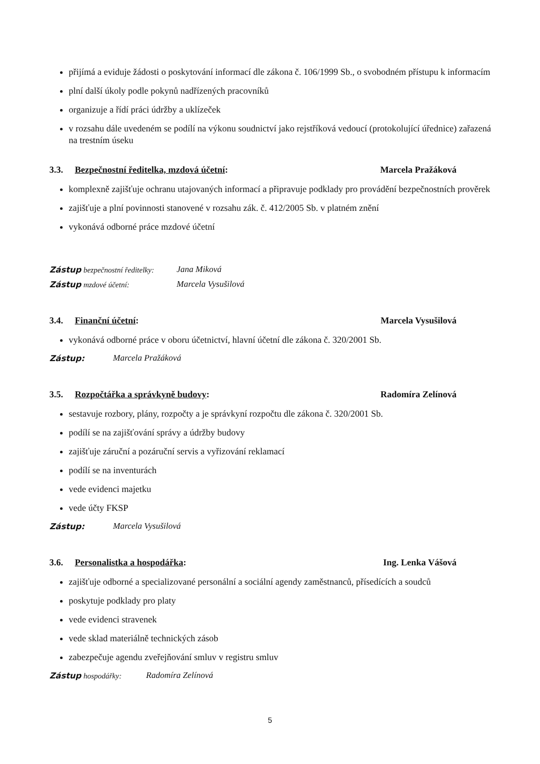přijímá a eviduje žádosti o poskytování informací dle zákona č. 106/1999 Sb., o svobodném přístupu k informacím
plní další úkoly podle pokynů nadřízených pracovníků
organizuje a řídí práci údržby a uklízeček
v rozsahu dále uvedeném se podílí na výkonu soudnictví jako rejstříková vedoucí (protokolující úřednice) zařazená na trestním úseku
3.3. Bezpečnostní ředitelka, mzdová účetní: Marcela Pražáková
komplexně zajišťuje ochranu utajovaných informací a připravuje podklady pro provádění bezpečnostních prověrek
zajišťuje a plní povinnosti stanovené v rozsahu zák. č. 412/2005 Sb. v platném znění
vykonává odborné práce mzdové účetní
Zástup bezpečnostní ředitelky: Jana Miková
Zástup mzdové účetní: Marcela Vysušilová
3.4. Finanční účetní: Marcela Vysušilová
vykonává odborné práce v oboru účetnictví, hlavní účetní dle zákona č. 320/2001 Sb.
Zástup: Marcela Pražáková
3.5. Rozpočtářka a správkyně budovy: Radomíra Zelínová
sestavuje rozbory, plány, rozpočty a je správkyní rozpočtu dle zákona č. 320/2001 Sb.
podílí se na zajišťování správy a údržby budovy
zajišťuje záruční a pozáruční servis a vyřizování reklamací
podílí se na inventurách
vede evidenci majetku
vede účty FKSP
Zástup: Marcela Vysušilová
3.6. Personalistka a hospodářka: Ing. Lenka Vášová
zajišťuje odborné a specializované personální a sociální agendy zaměstnanců, přísedících a soudců
poskytuje podklady pro platy
vede evidenci stravenek
vede sklad materiálně technických zásob
zabezpečuje agendu zveřejňování smluv v registru smluv
Zástup hospodářky: Radomíra Zelínová
5